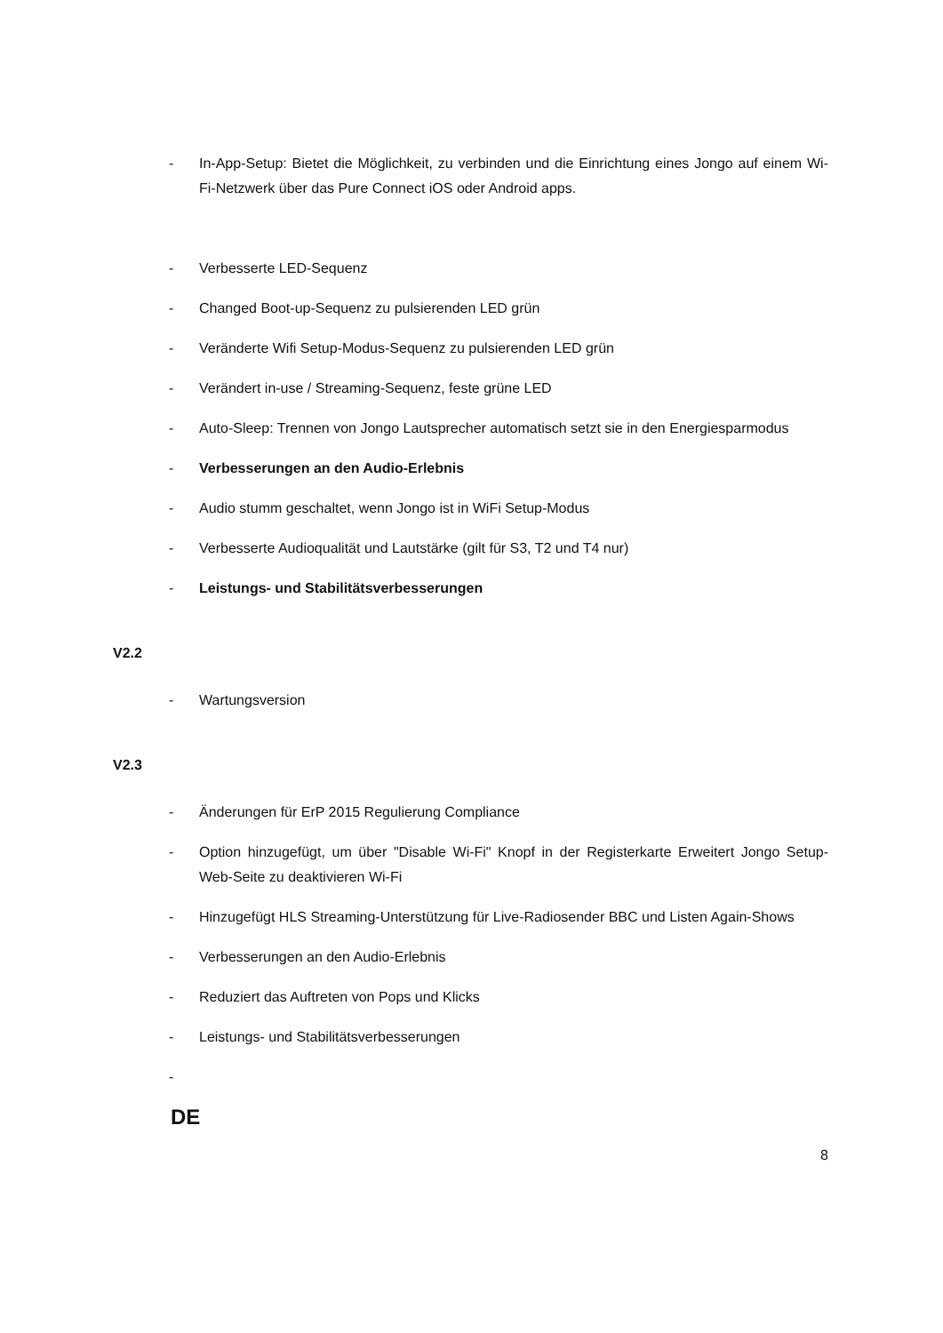- In-App-Setup: Bietet die Möglichkeit, zu verbinden und die Einrichtung eines Jongo auf einem Wi-Fi-Netzwerk über das Pure Connect iOS oder Android apps.
- Verbesserte LED-Sequenz
- Changed Boot-up-Sequenz zu pulsierenden LED grün
- Veränderte Wifi Setup-Modus-Sequenz zu pulsierenden LED grün
- Verändert in-use / Streaming-Sequenz, feste grüne LED
- Auto-Sleep: Trennen von Jongo Lautsprecher automatisch setzt sie in den Energiesparmodus
- Verbesserungen an den Audio-Erlebnis
- Audio stumm geschaltet, wenn Jongo ist in WiFi Setup-Modus
- Verbesserte Audioqualität und Lautstärke (gilt für S3, T2 und T4 nur)
- Leistungs- und Stabilitätsverbesserungen
V2.2
- Wartungsversion
V2.3
- Änderungen für ErP 2015 Regulierung Compliance
- Option hinzugefügt, um über "Disable Wi-Fi" Knopf in der Registerkarte Erweitert Jongo Setup-Web-Seite zu deaktivieren Wi-Fi
- Hinzugefügt HLS Streaming-Unterstützung für Live-Radiosender BBC und Listen Again-Shows
- Verbesserungen an den Audio-Erlebnis
- Reduziert das Auftreten von Pops und Klicks
- Leistungs- und Stabilitätsverbesserungen
-
DE
8